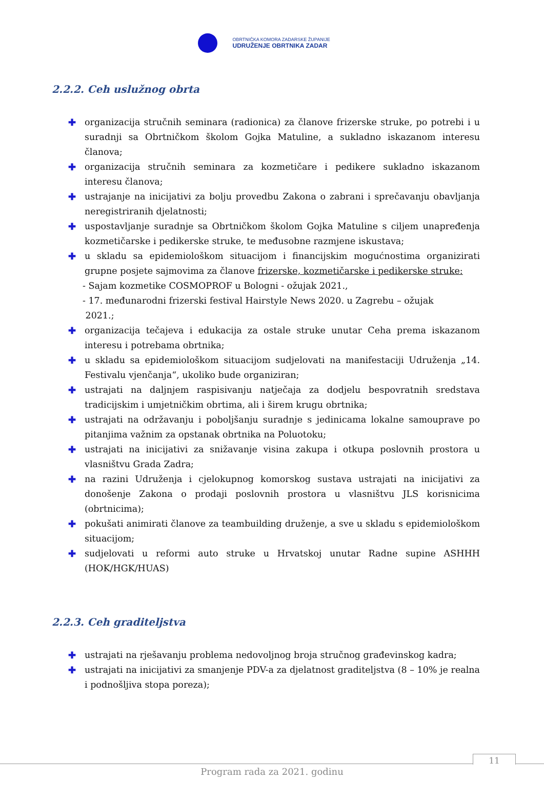OBRTNIČKA KOMORA ZADARSKE ŽUPANIJE
UDRUŽENJE OBRTNIKA ZADAR
2.2.2. Ceh uslužnog obrta
✚ organizacija stručnih seminara (radionica) za članove frizerske struke, po potrebi i u suradnji sa Obrtničkom školom Gojka Matuline, a sukladno iskazanom interesu članova;
✚ organizacija stručnih seminara za kozmetičare i pedikere sukladno iskazanom interesu članova;
✚ ustrajanje na inicijativi za bolju provedbu Zakona o zabrani i sprečavanju obavljanja neregistriranih djelatnosti;
✚ uspostavljanje suradnje sa Obrtničkom školom Gojka Matuline s ciljem unapređenja kozmetičarske i pedikerske struke, te međusobne razmjene iskustava;
✚ u skladu sa epidemiološkom situacijom i financijskim mogućnostima organizirati grupne posjete sajmovima za članove frizerske, kozmetičarske i pedikerske struke:
- Sajam kozmetike COSMOPROF u Bologni - ožujak 2021.,
- 17. međunarodni frizerski festival Hairstyle News 2020. u Zagrebu – ožujak
2021.;
✚ organizacija tečajeva i edukacija za ostale struke unutar Ceha prema iskazanom interesu i potrebama obrtnika;
✚ u skladu sa epidemiološkom situacijom sudjelovati na manifestaciji Udruženja „14. Festivalu vjenčanja“, ukoliko bude organiziran;
✚ ustrajati na daljnjem raspisivanju natječaja za dodjelu bespovratnih sredstava tradicijskim i umjetničkim obrtima, ali i širem krugu obrtnika;
✚ ustrajati na održavanju i poboljšanju suradnje s jedinicama lokalne samouprave po pitanjima važnim za opstanak obrtnika na Poluotoku;
✚ ustrajati na inicijativi za snižavanje visina zakupa i otkupa poslovnih prostora u vlasništvu Grada Zadra;
✚ na razini Udruženja i cjelokupnog komorskog sustava ustrajati na inicijativi za donošenje Zakona o prodaji poslovnih prostora u vlasništvu JLS korisnicima (obrtnicima);
✚ pokušati animirati članove za teambuilding druženje, a sve u skladu s epidemiološkom situacijom;
✚ sudjelovati u reformi auto struke u Hrvatskoj unutar Radne supine ASHHH (HOK/HGK/HUAS)
2.2.3. Ceh graditeljstva
✚ ustrajati na rješavanju problema nedovoljnog broja stručnog građevinskog kadra;
✚ ustrajati na inicijativi za smanjenje PDV-a za djelatnost graditeljstva (8 – 10% je realna i podnošljiva stopa poreza);
11
Program rada za 2021. godinu